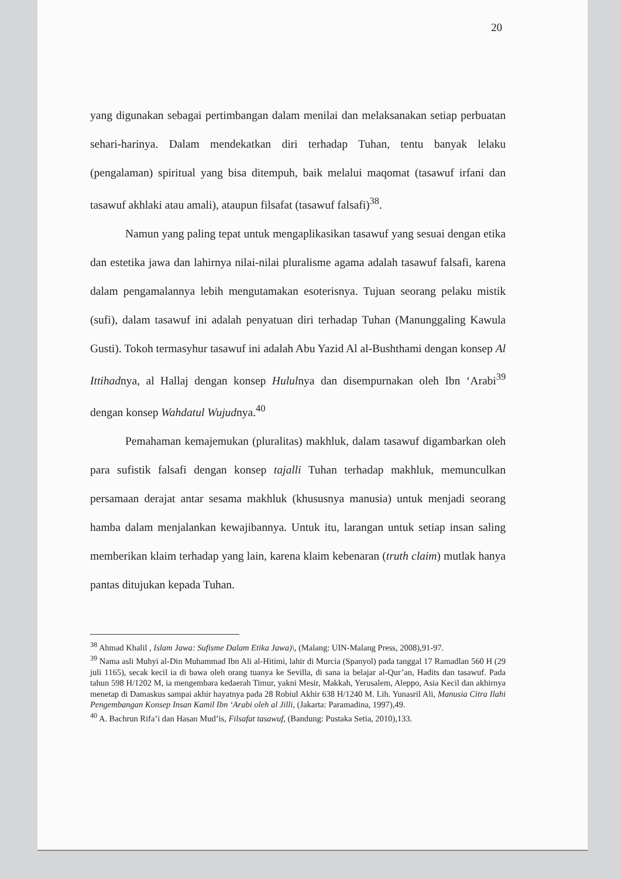20
yang digunakan sebagai pertimbangan dalam menilai dan melaksanakan setiap perbuatan sehari-harinya. Dalam mendekatkan diri terhadap Tuhan, tentu banyak lelaku (pengalaman) spiritual yang bisa ditempuh, baik melalui maqomat (tasawuf irfani dan tasawuf akhlaki atau amali), ataupun filsafat (tasawuf falsafi)<sup>38</sup>.
Namun yang paling tepat untuk mengaplikasikan tasawuf yang sesuai dengan etika dan estetika jawa dan lahirnya nilai-nilai pluralisme agama adalah tasawuf falsafi, karena dalam pengamalannya lebih mengutamakan esoterisnya. Tujuan seorang pelaku mistik (sufi), dalam tasawuf ini adalah penyatuan diri terhadap Tuhan (Manunggaling Kawula Gusti). Tokoh termasyhur tasawuf ini adalah Abu Yazid Al al-Bushthami dengan konsep Al Ittihadnya, al Hallaj dengan konsep Hululnya dan disempurnakan oleh Ibn ‘Arabi<sup>39</sup> dengan konsep Wahdatul Wujudnya.<sup>40</sup>
Pemahaman kemajemukan (pluralitas) makhluk, dalam tasawuf digambarkan oleh para sufistik falsafi dengan konsep tajalli Tuhan terhadap makhluk, memunculkan persamaan derajat antar sesama makhluk (khususnya manusia) untuk menjadi seorang hamba dalam menjalankan kewajibannya. Untuk itu, larangan untuk setiap insan saling memberikan klaim terhadap yang lain, karena klaim kebenaran (truth claim) mutlak hanya pantas ditujukan kepada Tuhan.
<sup>38</sup> Ahmad Khalil , Islam Jawa: Sufisme Dalam Etika Jawa)\, (Malang: UIN-Malang Press, 2008),91-97.
<sup>39</sup> Nama asli Muhyi al-Din Muhammad Ibn Ali al-Hitimi, lahir di Murcia (Spanyol) pada tanggal 17 Ramadlan 560 H (29 juli 1165), secak kecil ia di bawa oleh orang tuanya ke Sevilla, di sana ia belajar al-Qur’an, Hadits dan tasawuf. Pada tahun 598 H/1202 M, ia mengembara kedaerah Timur, yakni Mesir, Makkah, Yerusalem, Aleppo, Asia Kecil dan akhirnya menetap di Damaskus sampai akhir hayatnya pada 28 Robiul Akhir 638 H/1240 M. Lih. Yunasril Ali, Manusia Citra Ilahi Pengembangan Konsep Insan Kamil Ibn ‘Arabi oleh al Jilli, (Jakarta: Paramadina, 1997),49.
<sup>40</sup> A. Bachrun Rifa’i dan Hasan Mud’is, Filsafat tasawuf, (Bandung: Pustaka Setia, 2010),133.